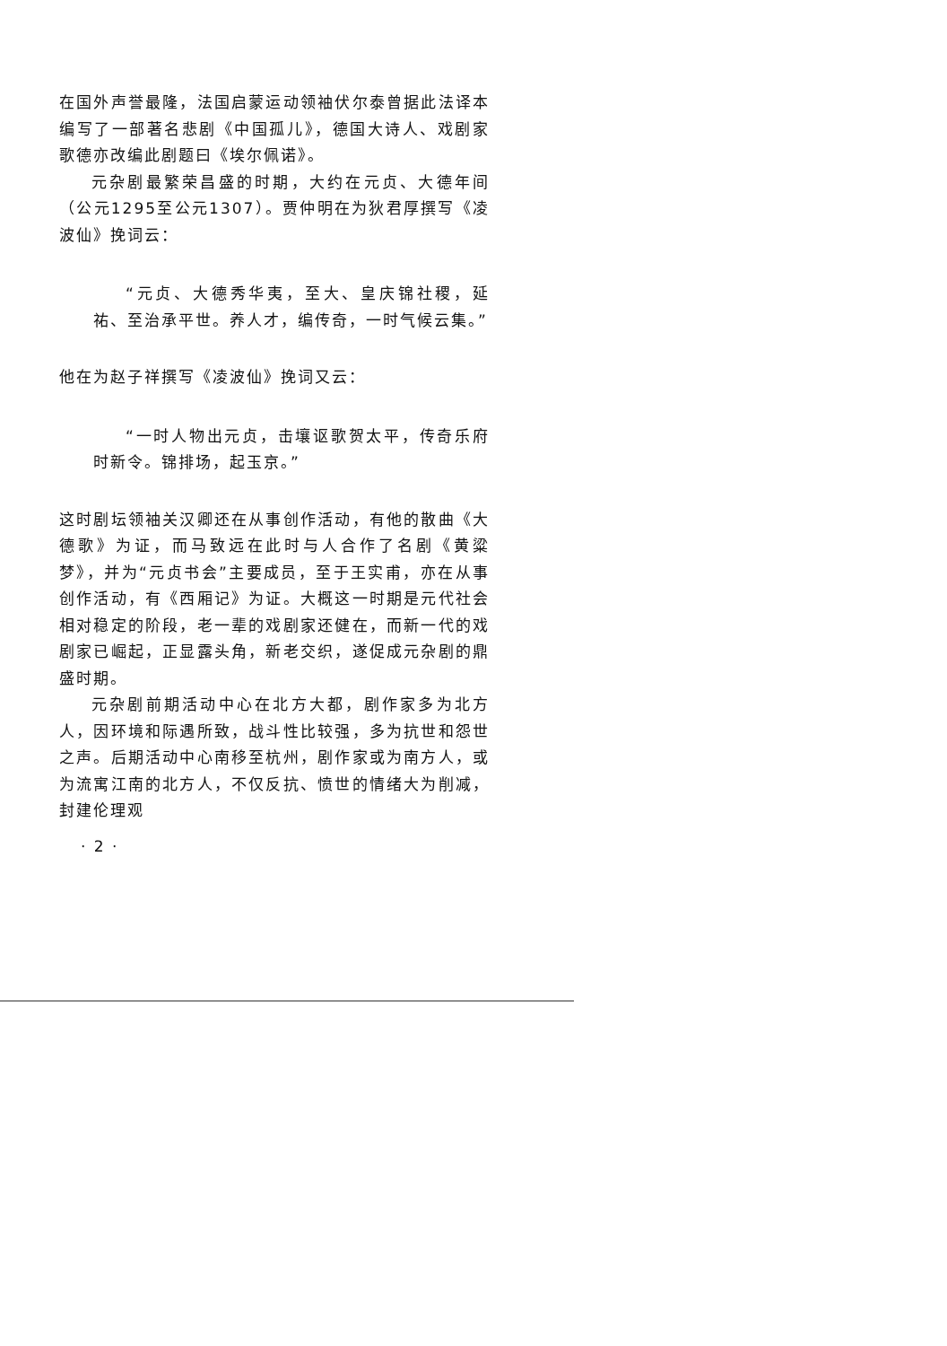在国外声誉最隆，法国启蒙运动领袖伏尔泰曾据此法译本编写了一部著名悲剧《中国孤儿》，德国大诗人、戏剧家歌德亦改编此剧题曰《埃尔佩诺》。
元杂剧最繁荣昌盛的时期，大约在元贞、大德年间（公元1295至公元1307）。贾仲明在为狄君厚撰写《凌波仙》挽词云：
“元贞、大德秀华夷，至大、皇庆锦社稷，延祐、至治承平世。养人才，编传奇，一时气候云集。”
他在为赵子祥撰写《凌波仙》挽词又云：
“一时人物出元贞，击壤讴歌贺太平，传奇乐府时新令。锦排场，起玉京。”
这时剧坛领袖关汉卿还在从事创作活动，有他的散曲《大德歌》为证，而马致远在此时与人合作了名剧《黄粱梦》，并为“元贞书会”主要成员，至于王实甫，亦在从事创作活动，有《西厢记》为证。大概这一时期是元代社会相对稳定的阶段，老一辈的戏剧家还健在，而新一代的戏剧家已崛起，正显露头角，新老交织，遂促成元杂剧的鼎盛时期。
元杂剧前期活动中心在北方大都，剧作家多为北方人，因环境和际遇所致，战斗性比较强，多为抗世和怨世之声。后期活动中心南移至杭州，剧作家或为南方人，或为流寓江南的北方人，不仅反抗、愤世的情绪大为削减，封建伦理观
· 2 ·